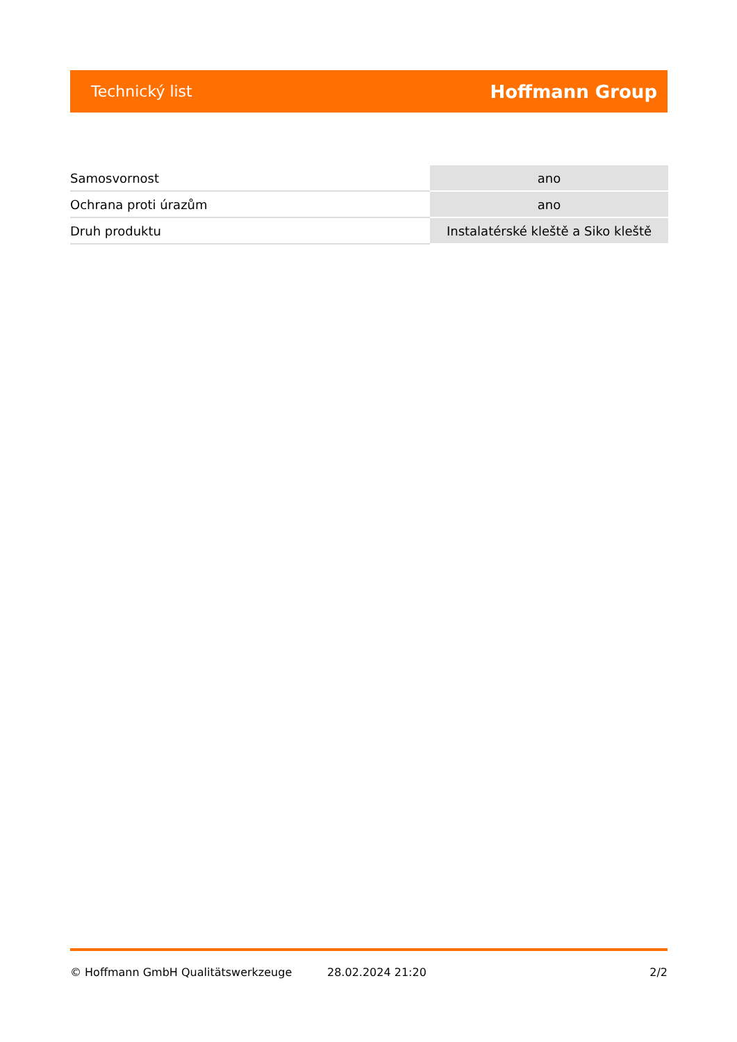Technický list Hoffmann Group
| Samosvornost | ano |
| Ochrana proti úrazům | ano |
| Druh produktu | Instalatérské kleště a Siko kleště |
© Hoffmann GmbH Qualitätswerkzeuge 28.02.2024 21:20 2/2